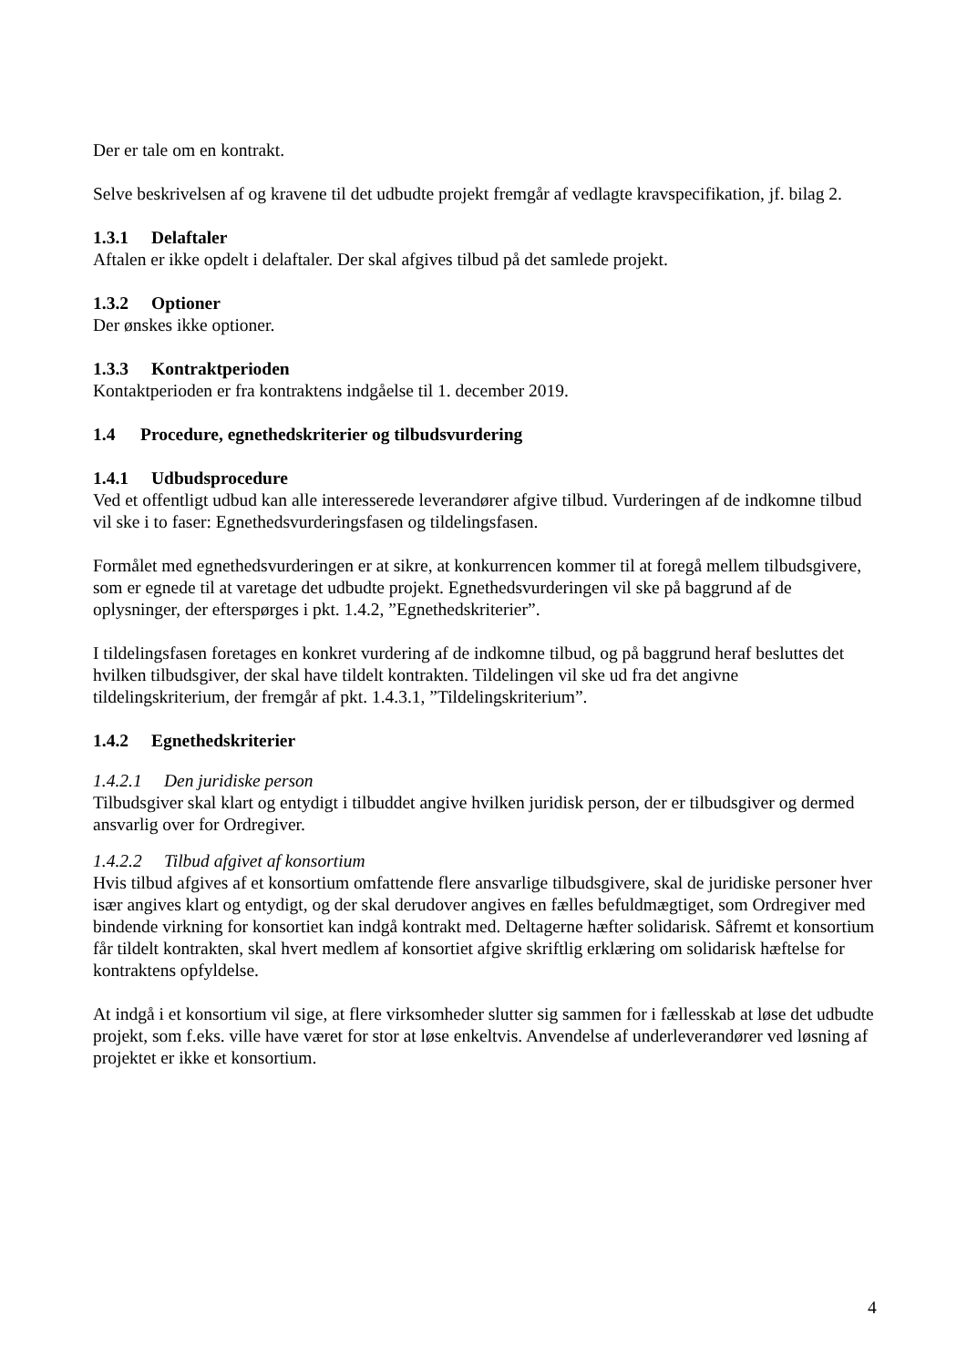Der er tale om en kontrakt.
Selve beskrivelsen af og kravene til det udbudte projekt fremgår af vedlagte kravspecifikation, jf. bilag 2.
1.3.1 Delaftaler
Aftalen er ikke opdelt i delaftaler. Der skal afgives tilbud på det samlede projekt.
1.3.2 Optioner
Der ønskes ikke optioner.
1.3.3 Kontraktperioden
Kontaktperioden er fra kontraktens indgåelse til 1. december 2019.
1.4 Procedure, egnethedskriterier og tilbudsvurdering
1.4.1 Udbudsprocedure
Ved et offentligt udbud kan alle interesserede leverandører afgive tilbud. Vurderingen af de indkomne tilbud vil ske i to faser: Egnethedsvurderingsfasen og tildelingsfasen.
Formålet med egnethedsvurderingen er at sikre, at konkurrencen kommer til at foregå mellem tilbudsgivere, som er egnede til at varetage det udbudte projekt. Egnethedsvurderingen vil ske på baggrund af de oplysninger, der efterspørges i pkt. 1.4.2, ”Egnethedskriterier”.
I tildelingsfasen foretages en konkret vurdering af de indkomne tilbud, og på baggrund heraf besluttes det hvilken tilbudsgiver, der skal have tildelt kontrakten. Tildelingen vil ske ud fra det angivne tildelingskriterium, der fremgår af pkt. 1.4.3.1, ”Tildelingskriterium”.
1.4.2 Egnethedskriterier
1.4.2.1 Den juridiske person
Tilbudsgiver skal klart og entydigt i tilbuddet angive hvilken juridisk person, der er tilbudsgiver og dermed ansvarlig over for Ordregiver.
1.4.2.2 Tilbud afgivet af konsortium
Hvis tilbud afgives af et konsortium omfattende flere ansvarlige tilbudsgivere, skal de juridiske personer hver især angives klart og entydigt, og der skal derudover angives en fælles befuldmægtiget, som Ordregiver med bindende virkning for konsortiet kan indgå kontrakt med. Deltagerne hæfter solidarisk. Såfremt et konsortium får tildelt kontrakten, skal hvert medlem af konsortiet afgive skriftlig erklæring om solidarisk hæftelse for kontraktens opfyldelse.
At indgå i et konsortium vil sige, at flere virksomheder slutter sig sammen for i fællesskab at løse det udbudte projekt, som f.eks. ville have været for stor at løse enkeltvis. Anvendelse af underleverandører ved løsning af projektet er ikke et konsortium.
4